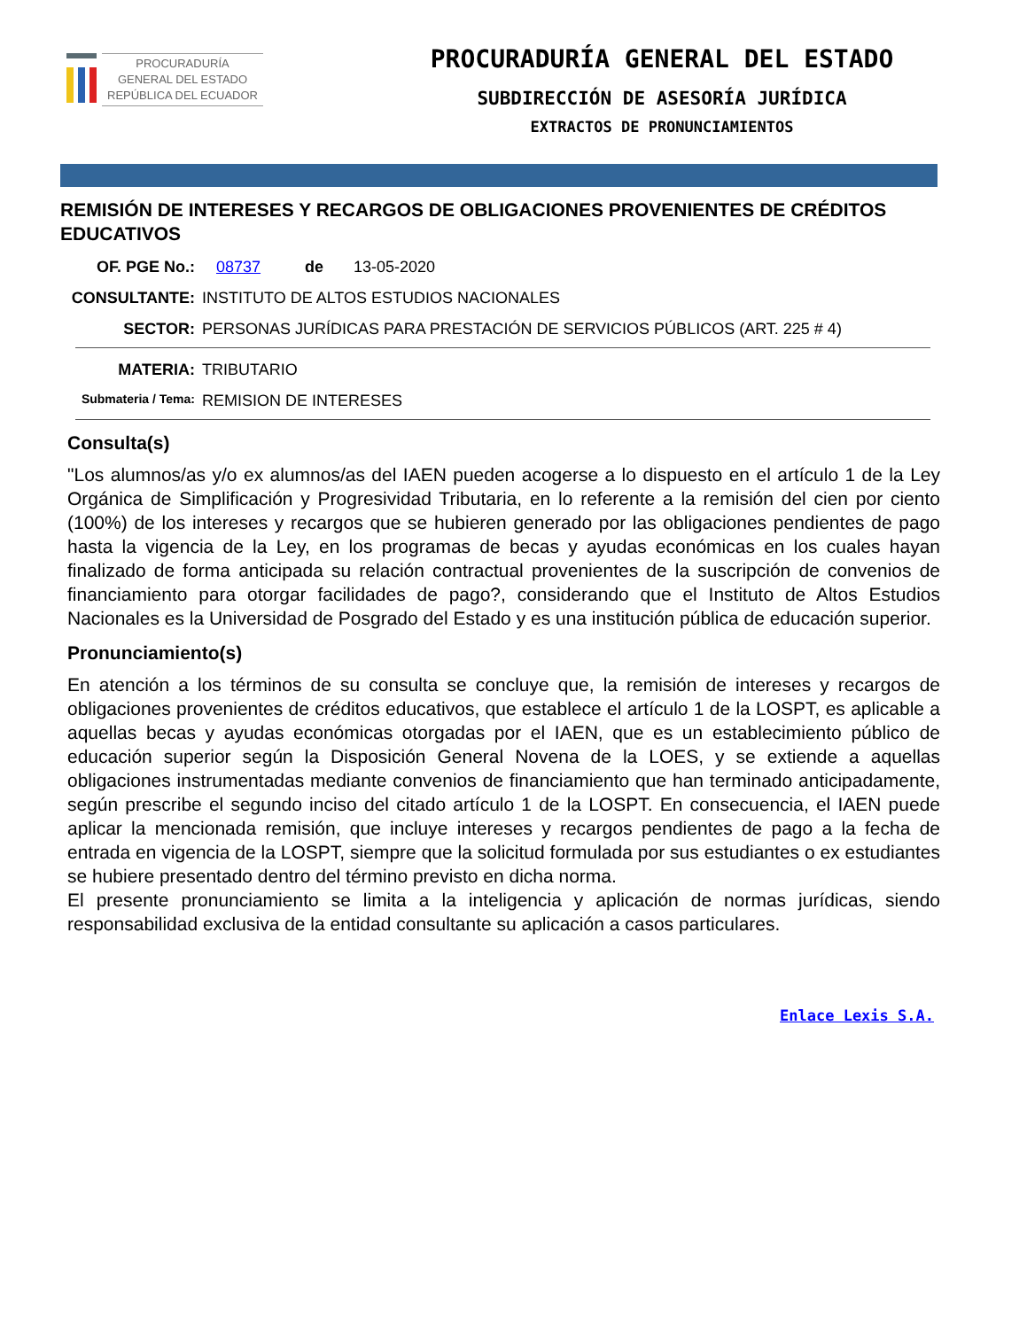PROCURADURÍA
GENERAL DEL ESTADO
REPÚBLICA DEL ECUADOR
PROCURADURÍA GENERAL DEL ESTADO
SUBDIRECCIÓN DE ASESORÍA JURÍDICA
EXTRACTOS DE PRONUNCIAMIENTOS
REMISIÓN DE INTERESES Y RECARGOS DE OBLIGACIONES PROVENIENTES DE CRÉDITOS EDUCATIVOS
OF. PGE No.: 08737 de 13-05-2020
CONSULTANTE: INSTITUTO DE ALTOS ESTUDIOS NACIONALES
SECTOR: PERSONAS JURÍDICAS PARA PRESTACIÓN DE SERVICIOS PÚBLICOS (ART. 225 # 4)
MATERIA: TRIBUTARIO
Submateria / Tema:
REMISION DE INTERESES
Consulta(s)
"Los alumnos/as y/o ex alumnos/as del IAEN pueden acogerse a lo dispuesto en el artículo 1 de la Ley Orgánica de Simplificación y Progresividad Tributaria, en lo referente a la remisión del cien por ciento (100%) de los intereses y recargos que se hubieren generado por las obligaciones pendientes de pago hasta la vigencia de la Ley, en los programas de becas y ayudas económicas en los cuales hayan finalizado de forma anticipada su relación contractual provenientes de la suscripción de convenios de financiamiento para otorgar facilidades de pago?, considerando que el Instituto de Altos Estudios Nacionales es la Universidad de Posgrado del Estado y es una institución pública de educación superior.
Pronunciamiento(s)
En atención a los términos de su consulta se concluye que, la remisión de intereses y recargos de obligaciones provenientes de créditos educativos, que establece el artículo 1 de la LOSPT, es aplicable a aquellas becas y ayudas económicas otorgadas por el IAEN, que es un establecimiento público de educación superior según la Disposición General Novena de la LOES, y se extiende a aquellas obligaciones instrumentadas mediante convenios de financiamiento que han terminado anticipadamente, según prescribe el segundo inciso del citado artículo 1 de la LOSPT. En consecuencia, el IAEN puede aplicar la mencionada remisión, que incluye intereses y recargos pendientes de pago a la fecha de entrada en vigencia de la LOSPT, siempre que la solicitud formulada por sus estudiantes o ex estudiantes se hubiere presentado dentro del término previsto en dicha norma.
El presente pronunciamiento se limita a la inteligencia y aplicación de normas jurídicas, siendo responsabilidad exclusiva de la entidad consultante su aplicación a casos particulares.
Enlace Lexis S.A.